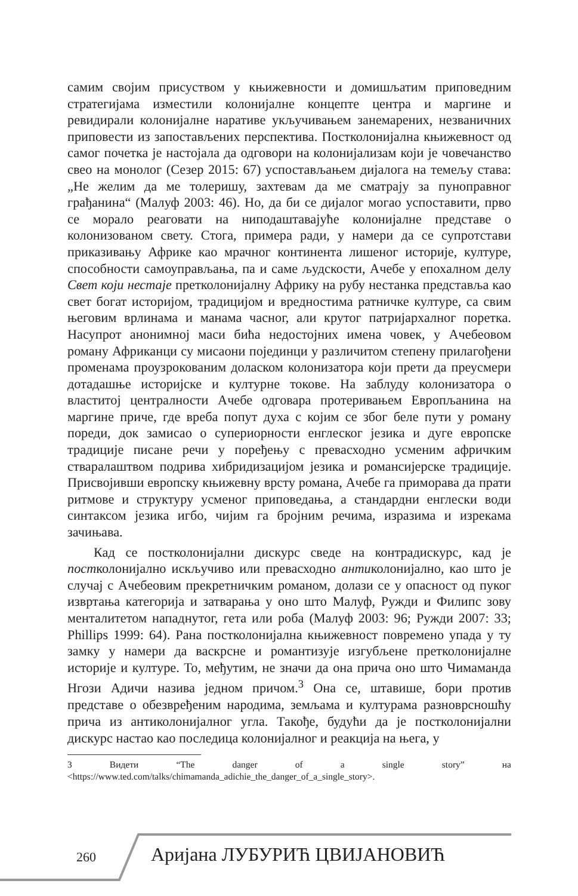самим својим присуством у књижевности и домишљатим приповедним стратегијама изместили колонијалне концепте центра и маргине и ревидирали колонијалне наративе укључивањем занемарених, незваничних приповести из запостављених перспектива. Постколонијална књижевност од самог почетка је настојала да одговори на колонијализам који је човечанство свео на монолог (Сезер 2015: 67) успостављањем дијалога на темељу става: „Не желим да ме толеришу, захтевам да ме сматрају за пуноправног грађанина“ (Малуф 2003: 46). Но, да би се дијалог могао успоставити, прво се морало реаговати на ниподаштавајуће колонијалне представе о колонизованом свету. Стога, примера ради, у намери да се супротстави приказивању Африке као мрачног континента лишеног историје, културе, способности самоуправљања, па и саме људскости, Ачебе у епохалном делу Свет који нестаје претколонијалну Африку на рубу нестанка представља као свет богат историјом, традицијом и вредностима ратничке културе, са свим његовим врлинама и манама часног, али крутог патријархалног поретка. Насупрот анонимној маси бића недостојних имена човек, у Ачебеовом роману Африканци су мисаони појединци у различитом степену прилагођени променама проузрокованим доласком колонизатора који прети да преусмери дотадашње историјске и културне токове. На заблуду колонизатора о властитој централности Ачебе одговара протеривањем Европљанина на маргине приче, где вреба попут духа с којим се због беле пути у роману пореди, док замисао о супериорности енглеског језика и дуге европске традиције писане речи у поређењу с превасходно усменим афричким стваралаштвом подрива хибридизацијом језика и романсијерске традиције. Присвојивши европску књижевну врсту романа, Ачебе га приморава да прати ритмове и структуру усменог приповедања, а стандардни енглески води синтаксом језика игбо, чијим га бројним речима, изразима и изрекама зачињава.
Кад се постколонијални дискурс сведе на контрадискурс, кад је постколонијално искључиво или превасходно антиколонијално, као што је случај с Ачебеовим прекретничким романом, долази се у опасност од пуког извртања категорија и затварања у оно што Малуф, Ружди и Филипс зову менталитетом нападнутог, гета или роба (Малуф 2003: 96; Ружди 2007: 33; Phillips 1999: 64). Рана постколонијална књижевност повремено упада у ту замку у намери да васкрсне и романтизује изгубљене претколонијалне историје и културе. То, међутим, не значи да она прича оно што Чимаманда Нгози Адичи назива једном причом.<sup>3</sup> Она се, штавише, бори против представе о обезвређеним народима, земљама и културама разноврсношћу прича из антиколонијалног угла. Такође, будући да је постколонијални дискурс настао као последица колонијалног и реакција на њега, у
3 Видети “The danger of a single story” на <https://www.ted.com/talks/chimamanda_adichie_the_danger_of_a_single_story>.
260 Аријана ЛУБУРИЋ ЦВИЈАНОВИЋ